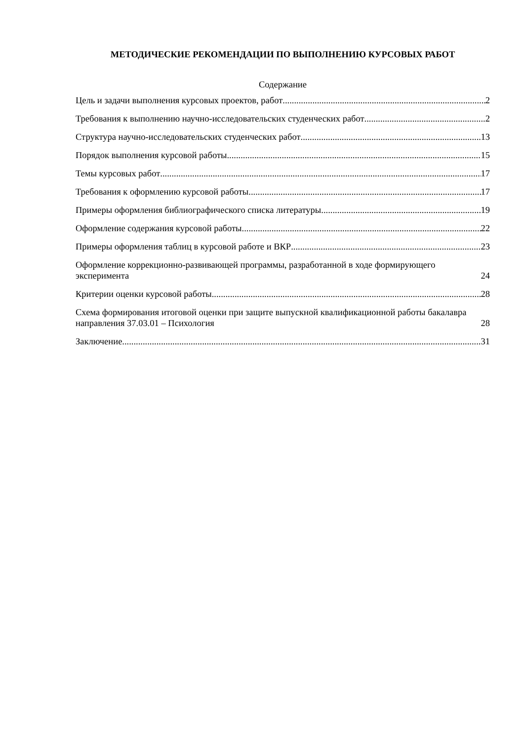МЕТОДИЧЕСКИЕ РЕКОМЕНДАЦИИ ПО ВЫПОЛНЕНИЮ КУРСОВЫХ РАБОТ
Содержание
Цель и задачи выполнения курсовых проектов, работ 2
Требования к выполнению научно-исследовательских студенческих работ 2
Структура научно-исследовательских студенческих работ 13
Порядок выполнения курсовой работы 15
Темы курсовых работ 17
Требования к оформлению курсовой работы 17
Примеры оформления библиографического списка литературы 19
Оформление содержания курсовой работы 22
Примеры оформления таблиц в курсовой работе и ВКР 23
Оформление коррекционно-развивающей программы, разработанной в ходе формирующего эксперимента 24
Критерии оценки курсовой работы 28
Схема формирования итоговой оценки при защите выпускной квалификационной работы бакалавра направления 37.03.01 – Психология 28
Заключение 31